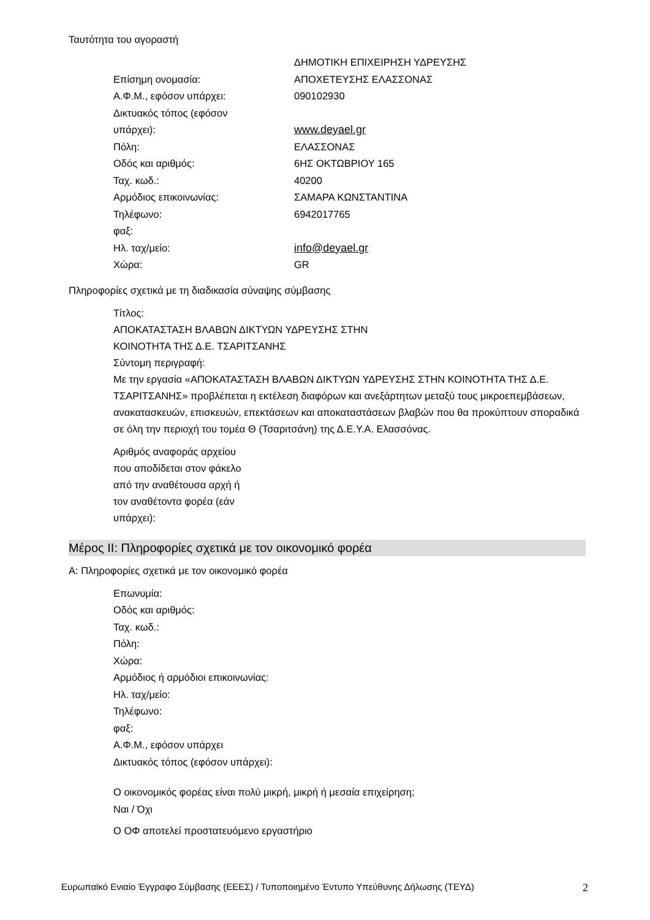Ταυτότητα του αγοραστή
Επίσημη ονομασία:
ΔΗΜΟΤΙΚΗ ΕΠΙΧΕΙΡΗΣΗ ΥΔΡΕΥΣΗΣ
ΑΠΟΧΕΤΕΥΣΗΣ ΕΛΑΣΣΟΝΑΣ
Α.Φ.Μ., εφόσον υπάρχει:
090102930
Δικτυακός τόπος (εφόσον
υπάρχει):
www.deyael.gr
Πόλη:
ΕΛΑΣΣΟΝΑΣ
Οδός και αριθμός:
6ΗΣ ΟΚΤΩΒΡΙΟΥ 165
Ταχ. κωδ.:
40200
Αρμόδιος επικοινωνίας:
ΣΑΜΑΡΑ ΚΩΝΣΤΑΝΤΙΝΑ
Τηλέφωνο:
6942017765
φαξ:
Ηλ. ταχ/μείο:
info@deyael.gr
Χώρα:
GR
Πληροφορίες σχετικά με τη διαδικασία σύναψης σύμβασης
Τίτλος:
ΑΠΟΚΑΤΑΣΤΑΣΗ ΒΛΑΒΩΝ ΔΙΚΤΥΩΝ ΥΔΡΕΥΣΗΣ ΣΤΗΝ
ΚΟΙΝΟΤΗΤΑ ΤΗΣ Δ.Ε. ΤΣΑΡΙΤΣΑΝΗΣ
Σύντομη περιγραφή:
Με την εργασία «ΑΠΟΚΑΤΑΣΤΑΣΗ ΒΛΑΒΩΝ ΔΙΚΤΥΩΝ ΥΔΡΕΥΣΗΣ ΣΤΗΝ ΚΟΙΝΟΤΗΤΑ ΤΗΣ Δ.Ε. ΤΣΑΡΙΤΣΑΝΗΣ» προβλέπεται η εκτέλεση διαφόρων και ανεξάρτητων μεταξύ τους μικροεπεμβάσεων, ανακατασκευών, επισκευών, επεκτάσεων και αποκαταστάσεων βλαβών που θα προκύπτουν σποραδικά σε όλη την περιοχή του τομέα Θ (Τσαριτσάνη) της Δ.Ε.Υ.Α. Ελασσόνας.
Αριθμός αναφοράς αρχείου
που αποδίδεται στον φάκελο
από την αναθέτουσα αρχή ή
τον αναθέτοντα φορέα (εάν
υπάρχει):
Μέρος ΙΙ: Πληροφορίες σχετικά με τον οικονομικό φορέα
Α: Πληροφορίες σχετικά με τον οικονομικό φορέα
Επωνυμία:
Οδός και αριθμός:
Ταχ. κωδ.:
Πόλη:
Χώρα:
Αρμόδιος ή αρμόδιοι επικοινωνίας:
Ηλ. ταχ/μείο:
Τηλέφωνο:
φαξ:
Α.Φ.Μ., εφόσον υπάρχει
Δικτυακός τόπος (εφόσον υπάρχει):
Ο οικονομικός φορέας είναι πολύ μικρή, μικρή ή μεσαία επιχείρηση;
Ναι / Όχι
Ο ΟΦ αποτελεί προστατευόμενο εργαστήριο
Ευρωπαϊκό Ενιαίο Έγγραφο Σύμβασης (ΕΕΕΣ) / Τυποποιημένο Έντυπο Υπεύθυνης Δήλωσης (ΤΕΥΔ) 2